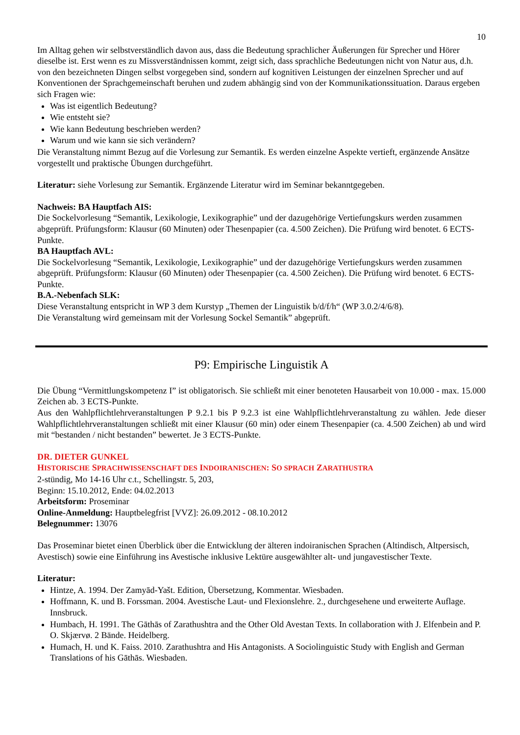10
Im Alltag gehen wir selbstverständlich davon aus, dass die Bedeutung sprachlicher Äußerungen für Sprecher und Hörer dieselbe ist. Erst wenn es zu Missverständnissen kommt, zeigt sich, dass sprachliche Bedeutungen nicht von Natur aus, d.h. von den bezeichneten Dingen selbst vorgegeben sind, sondern auf kognitiven Leistungen der einzelnen Sprecher und auf Konventionen der Sprachgemeinschaft beruhen und zudem abhängig sind von der Kommunikationssituation. Daraus ergeben sich Fragen wie:
Was ist eigentlich Bedeutung?
Wie entsteht sie?
Wie kann Bedeutung beschrieben werden?
Warum und wie kann sie sich verändern?
Die Veranstaltung nimmt Bezug auf die Vorlesung zur Semantik. Es werden einzelne Aspekte vertieft, ergänzende Ansätze vorgestellt und praktische Übungen durchgeführt.
Literatur: siehe Vorlesung zur Semantik. Ergänzende Literatur wird im Seminar bekanntgegeben.
Nachweis: BA Hauptfach AIS:
Die Sockelvorlesung “Semantik, Lexikologie, Lexikographie” und der dazugehörige Vertiefungskurs werden zusammen abgeprüft. Prüfungsform: Klausur (60 Minuten) oder Thesenpapier (ca. 4.500 Zeichen). Die Prüfung wird benotet. 6 ECTS-Punkte.
BA Hauptfach AVL:
Die Sockelvorlesung “Semantik, Lexikologie, Lexikographie” und der dazugehörige Vertiefungskurs werden zusammen abgeprüft. Prüfungsform: Klausur (60 Minuten) oder Thesenpapier (ca. 4.500 Zeichen). Die Prüfung wird benotet. 6 ECTS-Punkte.
B.A.-Nebenfach SLK:
Diese Veranstaltung entspricht in WP 3 dem Kurstyp „Themen der Linguistik b/d/f/h“ (WP 3.0.2/4/6/8).
Die Veranstaltung wird gemeinsam mit der Vorlesung Sockel Semantik” abgeprüft.
P9: Empirische Linguistik A
Die Übung “Vermittlungskompetenz I” ist obligatorisch. Sie schließt mit einer benoteten Hausarbeit von 10.000 - max. 15.000 Zeichen ab. 3 ECTS-Punkte.
Aus den Wahlpflichtlehrveranstaltungen P 9.2.1 bis P 9.2.3 ist eine Wahlpflichtlehrveranstaltung zu wählen. Jede dieser Wahlpflichtlehrveranstaltungen schließt mit einer Klausur (60 min) oder einem Thesenpapier (ca. 4.500 Zeichen) ab und wird mit “bestanden / nicht bestanden” bewertet. Je 3 ECTS-Punkte.
DR. DIETER GUNKEL
HISTORISCHE SPRACHWISSENSCHAFT DES INDOIRANISCHEN: SO SPRACH ZARATHUSTRA
2-stündig, Mo 14-16 Uhr c.t., Schellingstr. 5, 203,
Beginn: 15.10.2012, Ende: 04.02.2013
Arbeitsform: Proseminar
Online-Anmeldung: Hauptbelegfrist [VVZ]: 26.09.2012 - 08.10.2012
Belegnummer: 13076
Das Proseminar bietet einen Überblick über die Entwicklung der älteren indoiranischen Sprachen (Altindisch, Altpersisch, Avestisch) sowie eine Einführung ins Avestische inklusive Lektüre ausgewählter alt- und jungavestischer Texte.
Literatur:
Hintze, A. 1994. Der Zamyād-Yašt. Edition, Übersetzung, Kommentar. Wiesbaden.
Hoffmann, K. und B. Forssman. 2004. Avestische Laut- und Flexionslehre. 2., durchgesehene und erweiterte Auflage. Innsbruck.
Humbach, H. 1991. The Gāthās of Zarathushtra and the Other Old Avestan Texts. In collaboration with J. Elfenbein and P. O. Skjærvø. 2 Bände. Heidelberg.
Humach, H. und K. Faiss. 2010. Zarathushtra and His Antagonists. A Sociolinguistic Study with English and German Translations of his Gāthās. Wiesbaden.